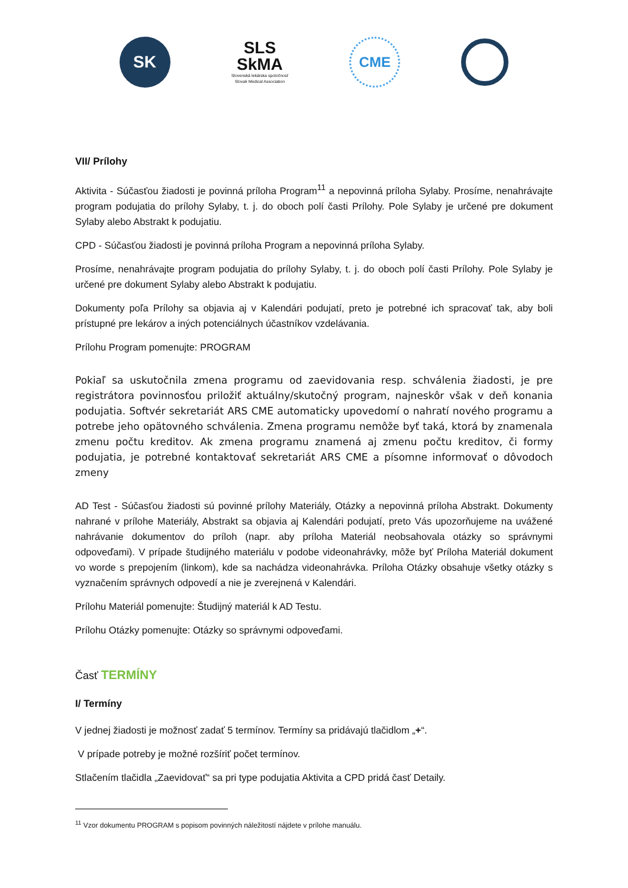SK
SLS
SkMA
Slovenská lekárska spoločnosť
Slovak Medical Association
CME
VII/ Prílohy
Aktivita - Súčasťou žiadosti je povinná príloha Program<sup>11</sup> a nepovinná príloha Sylaby. Prosíme, nenahrávajte program podujatia do prílohy Sylaby, t. j. do oboch polí časti Prílohy. Pole Sylaby je určené pre dokument Sylaby alebo Abstrakt k podujatiu.
CPD - Súčasťou žiadosti je povinná príloha Program a nepovinná príloha Sylaby.
Prosíme, nenahrávajte program podujatia do prílohy Sylaby, t. j. do oboch polí časti Prílohy. Pole Sylaby je určené pre dokument Sylaby alebo Abstrakt k podujatiu.
Dokumenty poľa Prílohy sa objavia aj v Kalendári podujatí, preto je potrebné ich spracovať tak, aby boli prístupné pre lekárov a iných potenciálnych účastníkov vzdelávania.
Prílohu Program pomenujte: PROGRAM
Pokiaľ sa uskutočnila zmena programu od zaevidovania resp. schválenia žiadosti, je pre registrátora povinnosťou priložiť aktuálny/skutočný program, najneskôr však v deň konania podujatia. Softvér sekretariát ARS CME automaticky upovedomí o nahratí nového programu a potrebe jeho opätovného schválenia. Zmena programu nemôže byť taká, ktorá by znamenala zmenu počtu kreditov. Ak zmena programu znamená aj zmenu počtu kreditov, či formy podujatia, je potrebné kontaktovať sekretariát ARS CME a písomne informovať o dôvodoch zmeny
AD Test - Súčasťou žiadosti sú povinné prílohy Materiály, Otázky a nepovinná príloha Abstrakt. Dokumenty nahrané v prílohe Materiály, Abstrakt sa objavia aj Kalendári podujatí, preto Vás upozorňujeme na uvážené nahrávanie dokumentov do príloh (napr. aby príloha Materiál neobsahovala otázky so správnymi odpoveďami). V prípade študijného materiálu v podobe videonahrávky, môže byť Príloha Materiál dokument vo worde s prepojením (linkom), kde sa nachádza videonahrávka. Príloha Otázky obsahuje všetky otázky s vyznačením správnych odpovedí a nie je zverejnená v Kalendári.
Prílohu Materiál pomenujte: Študijný materiál k AD Testu.
Prílohu Otázky pomenujte: Otázky so správnymi odpoveďami.
Časť TERMÍNY
I/ Termíny
V jednej žiadosti je možnosť zadať 5 termínov. Termíny sa pridávajú tlačidlom „+“.
V prípade potreby je možné rozšíriť počet termínov.
Stlačením tlačidla „Zaevidovať“ sa pri type podujatia Aktivita a CPD pridá časť Detaily.
<sup>11</sup> Vzor dokumentu PROGRAM s popisom povinných náležitostí nájdete v prílohe manuálu.